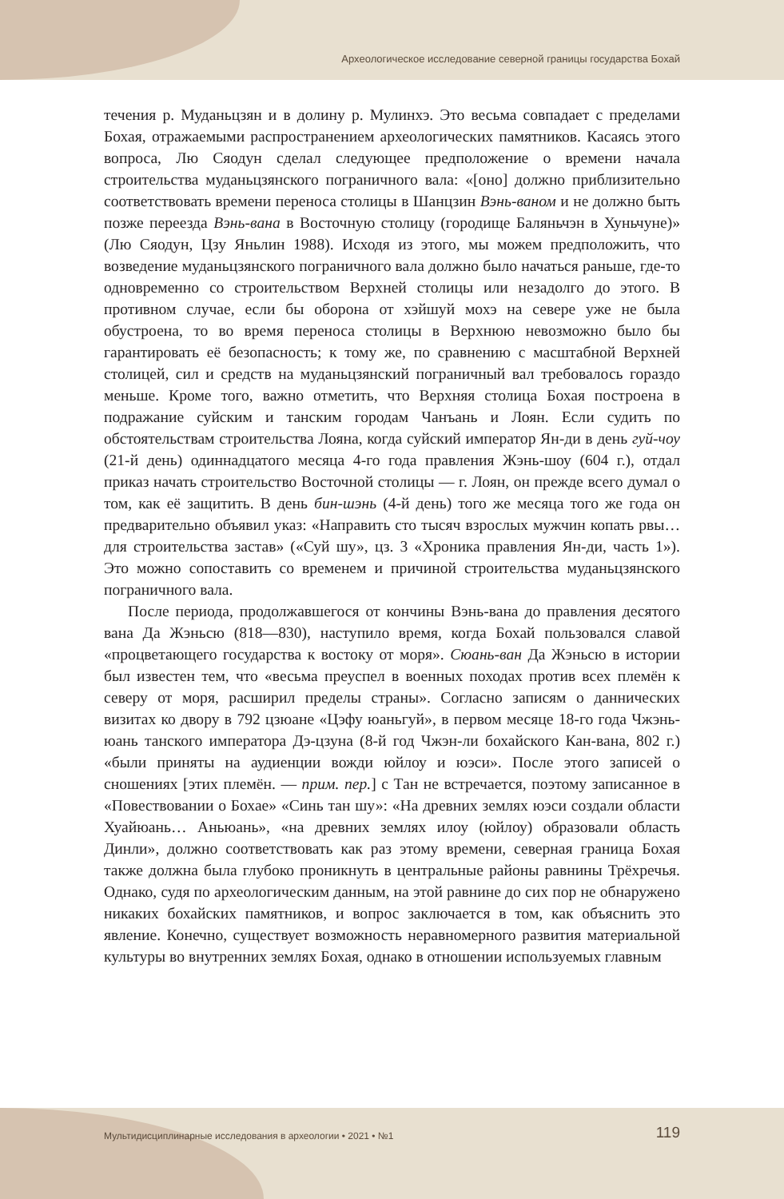Археологическое исследование северной границы государства Бохай
течения р. Муданьцзян и в долину р. Мулинхэ. Это весьма совпадает с пределами Бохая, отражаемыми распространением археологических памятников. Касаясь этого вопроса, Лю Сяодун сделал следующее предположение о времени начала строительства муданьцзянского пограничного вала: «[оно] должно приблизительно соответствовать времени переноса столицы в Шанцзин Вэнь-ваном и не должно быть позже переезда Вэнь-вана в Восточную столицу (городище Баляньчэн в Хуньчуне)» (Лю Сяодун, Цзу Яньлин 1988). Исходя из этого, мы можем предположить, что возведение муданьцзянского пограничного вала должно было начаться раньше, где-то одновременно со строительством Верхней столицы или незадолго до этого. В противном случае, если бы оборона от хэйшуй мохэ на севере уже не была обустроена, то во время переноса столицы в Верхнюю невозможно было бы гарантировать её безопасность; к тому же, по сравнению с масштабной Верхней столицей, сил и средств на муданьцзянский пограничный вал требовалось гораздо меньше. Кроме того, важно отметить, что Верхняя столица Бохая построена в подражание суйским и танским городам Чанъань и Лоян. Если судить по обстоятельствам строительства Лояна, когда суйский император Ян-ди в день гуй-чоу (21-й день) одиннадцатого месяца 4-го года правления Жэнь-шоу (604 г.), отдал приказ начать строительство Восточной столицы — г. Лоян, он прежде всего думал о том, как её защитить. В день бин-шэнь (4-й день) того же месяца того же года он предварительно объявил указ: «Направить сто тысяч взрослых мужчин копать рвы… для строительства застав» («Суй шу», цз. 3 «Хроника правления Ян-ди, часть 1»). Это можно сопоставить со временем и причиной строительства муданьцзянского пограничного вала.
После периода, продолжавшегося от кончины Вэнь-вана до правления десятого вана Да Жэньсю (818—830), наступило время, когда Бохай пользовался славой «процветающего государства к востоку от моря». Сюань-ван Да Жэньсю в истории был известен тем, что «весьма преуспел в военных походах против всех племён к северу от моря, расширил пределы страны». Согласно записям о даннических визитах ко двору в 792 цзюане «Цэфу юаньгуй», в первом месяце 18-го года Чжэнь-юань танского императора Дэ-цзуна (8-й год Чжэн-ли бохайского Кан-вана, 802 г.) «были приняты на аудиенции вожди юйлоу и юэси». После этого записей о сношениях [этих племён. — прим. пер.] с Тан не встречается, поэтому записанное в «Повествовании о Бохае» «Синь тан шу»: «На древних землях юэси создали области Хуайюань… Аньюань», «на древних землях илоу (юйлоу) образовали область Динли», должно соответствовать как раз этому времени, северная граница Бохая также должна была глубоко проникнуть в центральные районы равнины Трёхречья. Однако, судя по археологическим данным, на этой равнине до сих пор не обнаружено никаких бохайских памятников, и вопрос заключается в том, как объяснить это явление. Конечно, существует возможность неравномерного развития материальной культуры во внутренних землях Бохая, однако в отношении используемых главным
Мультидисциплинарные исследования в археологии • 2021 • №1 119